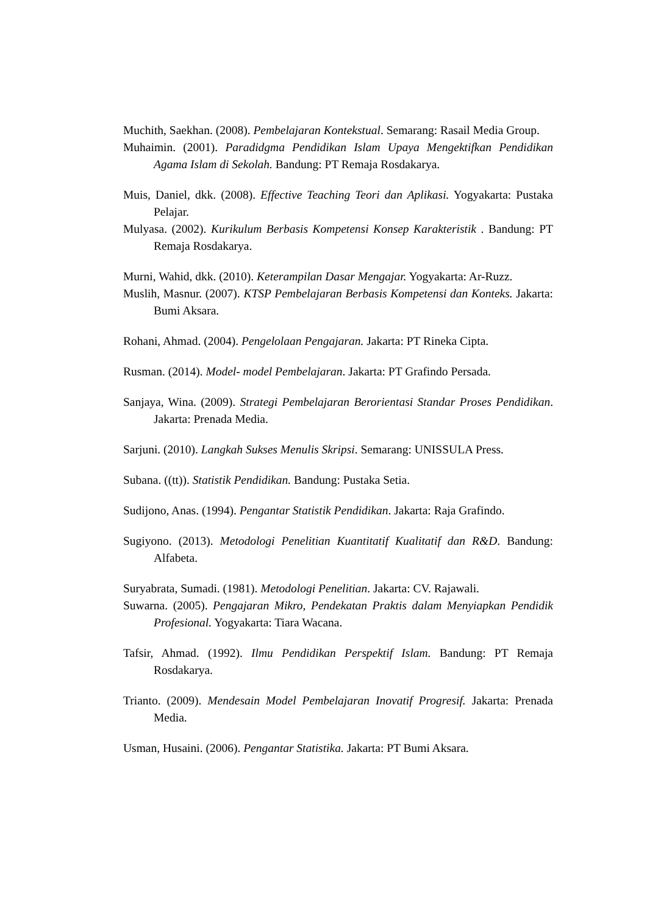Muchith, Saekhan. (2008). Pembelajaran Kontekstual. Semarang: Rasail Media Group.
Muhaimin. (2001). Paradidgma Pendidikan Islam Upaya Mengektifkan Pendidikan Agama Islam di Sekolah. Bandung: PT Remaja Rosdakarya.
Muis, Daniel, dkk. (2008). Effective Teaching Teori dan Aplikasi. Yogyakarta: Pustaka Pelajar.
Mulyasa. (2002). Kurikulum Berbasis Kompetensi Konsep Karakteristik . Bandung: PT Remaja Rosdakarya.
Murni, Wahid, dkk. (2010). Keterampilan Dasar Mengajar. Yogyakarta: Ar-Ruzz.
Muslih, Masnur. (2007). KTSP Pembelajaran Berbasis Kompetensi dan Konteks. Jakarta: Bumi Aksara.
Rohani, Ahmad. (2004). Pengelolaan Pengajaran. Jakarta: PT Rineka Cipta.
Rusman. (2014). Model- model Pembelajaran. Jakarta: PT Grafindo Persada.
Sanjaya, Wina. (2009). Strategi Pembelajaran Berorientasi Standar Proses Pendidikan. Jakarta: Prenada Media.
Sarjuni. (2010). Langkah Sukses Menulis Skripsi. Semarang: UNISSULA Press.
Subana. ((tt)). Statistik Pendidikan. Bandung: Pustaka Setia.
Sudijono, Anas. (1994). Pengantar Statistik Pendidikan. Jakarta: Raja Grafindo.
Sugiyono. (2013). Metodologi Penelitian Kuantitatif Kualitatif dan R&D. Bandung: Alfabeta.
Suryabrata, Sumadi. (1981). Metodologi Penelitian. Jakarta: CV. Rajawali.
Suwarna. (2005). Pengajaran Mikro, Pendekatan Praktis dalam Menyiapkan Pendidik Profesional. Yogyakarta: Tiara Wacana.
Tafsir, Ahmad. (1992). Ilmu Pendidikan Perspektif Islam. Bandung: PT Remaja Rosdakarya.
Trianto. (2009). Mendesain Model Pembelajaran Inovatif Progresif. Jakarta: Prenada Media.
Usman, Husaini. (2006). Pengantar Statistika. Jakarta: PT Bumi Aksara.